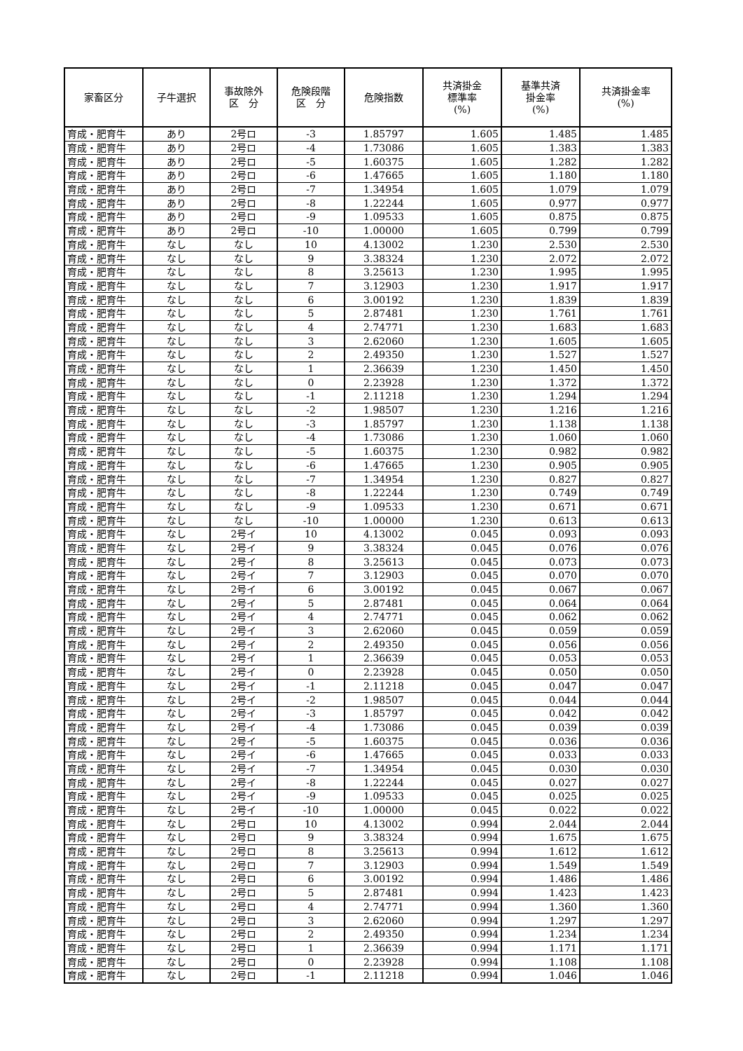| 家畜区分 | 子牛選択 | 事故除外 区 分 | 危険段階 区 分 | 危険指数 | 共済掛金 標準率 (%) | 基準共済 掛金率 (%) | 共済掛金率 (%) |
| --- | --- | --- | --- | --- | --- | --- | --- |
| 育成・肥育牛 | あり | 2号ロ | -3 | 1.85797 | 1.605 | 1.485 | 1.485 |
| 育成・肥育牛 | あり | 2号ロ | -4 | 1.73086 | 1.605 | 1.383 | 1.383 |
| 育成・肥育牛 | あり | 2号ロ | -5 | 1.60375 | 1.605 | 1.282 | 1.282 |
| 育成・肥育牛 | あり | 2号ロ | -6 | 1.47665 | 1.605 | 1.180 | 1.180 |
| 育成・肥育牛 | あり | 2号ロ | -7 | 1.34954 | 1.605 | 1.079 | 1.079 |
| 育成・肥育牛 | あり | 2号ロ | -8 | 1.22244 | 1.605 | 0.977 | 0.977 |
| 育成・肥育牛 | あり | 2号ロ | -9 | 1.09533 | 1.605 | 0.875 | 0.875 |
| 育成・肥育牛 | あり | 2号ロ | -10 | 1.00000 | 1.605 | 0.799 | 0.799 |
| 育成・肥育牛 | なし | なし | 10 | 4.13002 | 1.230 | 2.530 | 2.530 |
| 育成・肥育牛 | なし | なし | 9 | 3.38324 | 1.230 | 2.072 | 2.072 |
| 育成・肥育牛 | なし | なし | 8 | 3.25613 | 1.230 | 1.995 | 1.995 |
| 育成・肥育牛 | なし | なし | 7 | 3.12903 | 1.230 | 1.917 | 1.917 |
| 育成・肥育牛 | なし | なし | 6 | 3.00192 | 1.230 | 1.839 | 1.839 |
| 育成・肥育牛 | なし | なし | 5 | 2.87481 | 1.230 | 1.761 | 1.761 |
| 育成・肥育牛 | なし | なし | 4 | 2.74771 | 1.230 | 1.683 | 1.683 |
| 育成・肥育牛 | なし | なし | 3 | 2.62060 | 1.230 | 1.605 | 1.605 |
| 育成・肥育牛 | なし | なし | 2 | 2.49350 | 1.230 | 1.527 | 1.527 |
| 育成・肥育牛 | なし | なし | 1 | 2.36639 | 1.230 | 1.450 | 1.450 |
| 育成・肥育牛 | なし | なし | 0 | 2.23928 | 1.230 | 1.372 | 1.372 |
| 育成・肥育牛 | なし | なし | -1 | 2.11218 | 1.230 | 1.294 | 1.294 |
| 育成・肥育牛 | なし | なし | -2 | 1.98507 | 1.230 | 1.216 | 1.216 |
| 育成・肥育牛 | なし | なし | -3 | 1.85797 | 1.230 | 1.138 | 1.138 |
| 育成・肥育牛 | なし | なし | -4 | 1.73086 | 1.230 | 1.060 | 1.060 |
| 育成・肥育牛 | なし | なし | -5 | 1.60375 | 1.230 | 0.982 | 0.982 |
| 育成・肥育牛 | なし | なし | -6 | 1.47665 | 1.230 | 0.905 | 0.905 |
| 育成・肥育牛 | なし | なし | -7 | 1.34954 | 1.230 | 0.827 | 0.827 |
| 育成・肥育牛 | なし | なし | -8 | 1.22244 | 1.230 | 0.749 | 0.749 |
| 育成・肥育牛 | なし | なし | -9 | 1.09533 | 1.230 | 0.671 | 0.671 |
| 育成・肥育牛 | なし | なし | -10 | 1.00000 | 1.230 | 0.613 | 0.613 |
| 育成・肥育牛 | なし | 2号イ | 10 | 4.13002 | 0.045 | 0.093 | 0.093 |
| 育成・肥育牛 | なし | 2号イ | 9 | 3.38324 | 0.045 | 0.076 | 0.076 |
| 育成・肥育牛 | なし | 2号イ | 8 | 3.25613 | 0.045 | 0.073 | 0.073 |
| 育成・肥育牛 | なし | 2号イ | 7 | 3.12903 | 0.045 | 0.070 | 0.070 |
| 育成・肥育牛 | なし | 2号イ | 6 | 3.00192 | 0.045 | 0.067 | 0.067 |
| 育成・肥育牛 | なし | 2号イ | 5 | 2.87481 | 0.045 | 0.064 | 0.064 |
| 育成・肥育牛 | なし | 2号イ | 4 | 2.74771 | 0.045 | 0.062 | 0.062 |
| 育成・肥育牛 | なし | 2号イ | 3 | 2.62060 | 0.045 | 0.059 | 0.059 |
| 育成・肥育牛 | なし | 2号イ | 2 | 2.49350 | 0.045 | 0.056 | 0.056 |
| 育成・肥育牛 | なし | 2号イ | 1 | 2.36639 | 0.045 | 0.053 | 0.053 |
| 育成・肥育牛 | なし | 2号イ | 0 | 2.23928 | 0.045 | 0.050 | 0.050 |
| 育成・肥育牛 | なし | 2号イ | -1 | 2.11218 | 0.045 | 0.047 | 0.047 |
| 育成・肥育牛 | なし | 2号イ | -2 | 1.98507 | 0.045 | 0.044 | 0.044 |
| 育成・肥育牛 | なし | 2号イ | -3 | 1.85797 | 0.045 | 0.042 | 0.042 |
| 育成・肥育牛 | なし | 2号イ | -4 | 1.73086 | 0.045 | 0.039 | 0.039 |
| 育成・肥育牛 | なし | 2号イ | -5 | 1.60375 | 0.045 | 0.036 | 0.036 |
| 育成・肥育牛 | なし | 2号イ | -6 | 1.47665 | 0.045 | 0.033 | 0.033 |
| 育成・肥育牛 | なし | 2号イ | -7 | 1.34954 | 0.045 | 0.030 | 0.030 |
| 育成・肥育牛 | なし | 2号イ | -8 | 1.22244 | 0.045 | 0.027 | 0.027 |
| 育成・肥育牛 | なし | 2号イ | -9 | 1.09533 | 0.045 | 0.025 | 0.025 |
| 育成・肥育牛 | なし | 2号イ | -10 | 1.00000 | 0.045 | 0.022 | 0.022 |
| 育成・肥育牛 | なし | 2号ロ | 10 | 4.13002 | 0.994 | 2.044 | 2.044 |
| 育成・肥育牛 | なし | 2号ロ | 9 | 3.38324 | 0.994 | 1.675 | 1.675 |
| 育成・肥育牛 | なし | 2号ロ | 8 | 3.25613 | 0.994 | 1.612 | 1.612 |
| 育成・肥育牛 | なし | 2号ロ | 7 | 3.12903 | 0.994 | 1.549 | 1.549 |
| 育成・肥育牛 | なし | 2号ロ | 6 | 3.00192 | 0.994 | 1.486 | 1.486 |
| 育成・肥育牛 | なし | 2号ロ | 5 | 2.87481 | 0.994 | 1.423 | 1.423 |
| 育成・肥育牛 | なし | 2号ロ | 4 | 2.74771 | 0.994 | 1.360 | 1.360 |
| 育成・肥育牛 | なし | 2号ロ | 3 | 2.62060 | 0.994 | 1.297 | 1.297 |
| 育成・肥育牛 | なし | 2号ロ | 2 | 2.49350 | 0.994 | 1.234 | 1.234 |
| 育成・肥育牛 | なし | 2号ロ | 1 | 2.36639 | 0.994 | 1.171 | 1.171 |
| 育成・肥育牛 | なし | 2号ロ | 0 | 2.23928 | 0.994 | 1.108 | 1.108 |
| 育成・肥育牛 | なし | 2号ロ | -1 | 2.11218 | 0.994 | 1.046 | 1.046 |